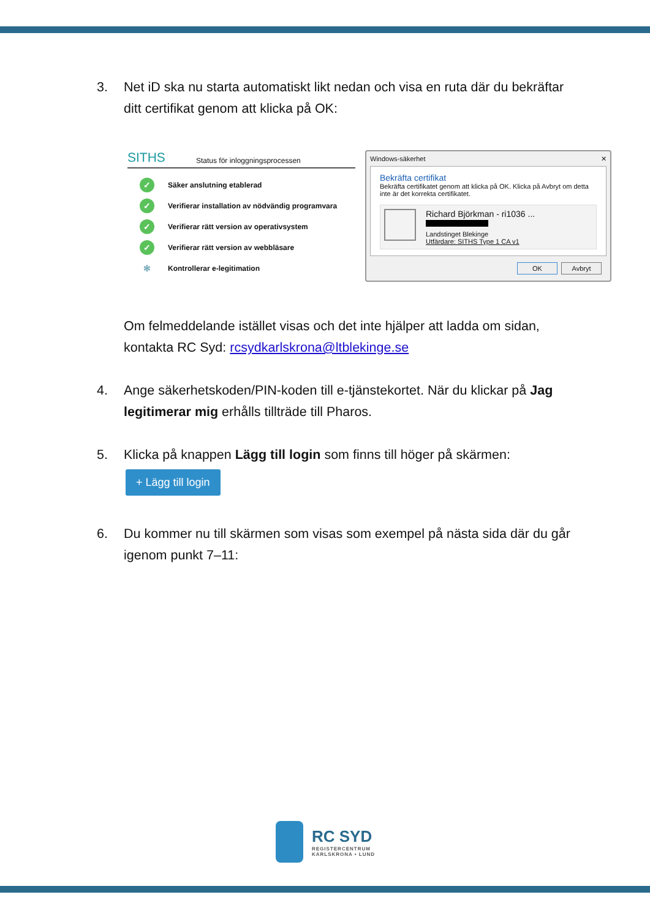3. Net iD ska nu starta automatiskt likt nedan och visa en ruta där du bekräftar ditt certifikat genom att klicka på OK:
SITHS Status för inloggningsprocessen
✓ Säker anslutning etablerad
✓ Verifierar installation av nödvändig programvara
✓ Verifierar rätt version av operativsystem
✓ Verifierar rätt version av webbläsare
✻ Kontrollerar e-legitimation
Windows-säkerhet ✕
Bekräfta certifikat
Bekräfta certifikatet genom att klicka på OK. Klicka på Avbryt om detta inte är det korrekta certifikatet.
Richard Björkman - ri1036 ...
Landstinget Blekinge
Utfärdare: SITHS Type 1 CA v1
OK Avbryt
Om felmeddelande istället visas och det inte hjälper att ladda om sidan, kontakta RC Syd: rcsydkarlskrona@ltblekinge.se
4. Ange säkerhetskoden/PIN-koden till e-tjänstekortet. När du klickar på Jag legitimerar mig erhålls tillträde till Pharos.
5. Klicka på knappen Lägg till login som finns till höger på skärmen:
+ Lägg till login
6. Du kommer nu till skärmen som visas som exempel på nästa sida där du går igenom punkt 7–11:
RC SYD
REGISTERCENTRUM
KARLSKRONA • LUND